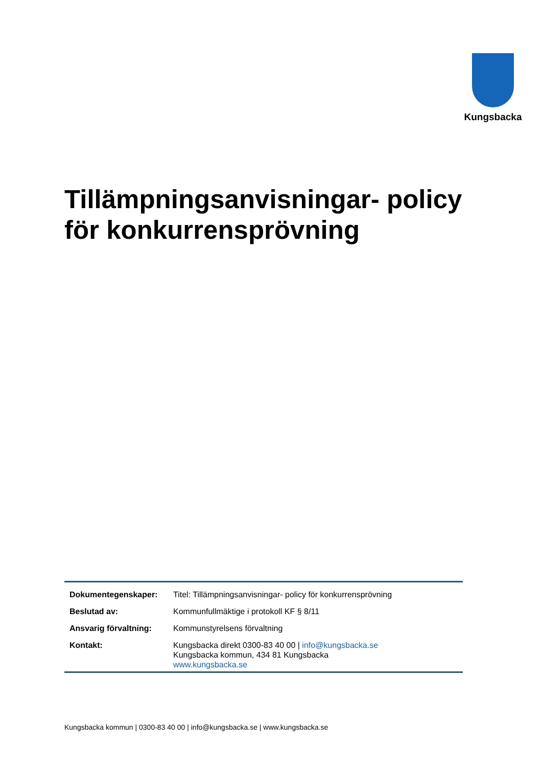Kungsbacka
Tillämpningsanvisningar- policy för konkurrensprövning
| Dokumentegenskaper: | Titel: Tillämpningsanvisningar- policy för konkurrensprövning |
| Beslutad av: | Kommunfullmäktige i protokoll KF § 8/11 |
| Ansvarig förvaltning: | Kommunstyrelsens förvaltning |
| Kontakt: | Kungsbacka direkt 0300-83 40 00 / info@kungsbacka.se Kungsbacka kommun, 434 81 Kungsbacka www.kungsbacka.se |
Kungsbacka kommun | 0300-83 40 00 | info@kungsbacka.se | www.kungsbacka.se